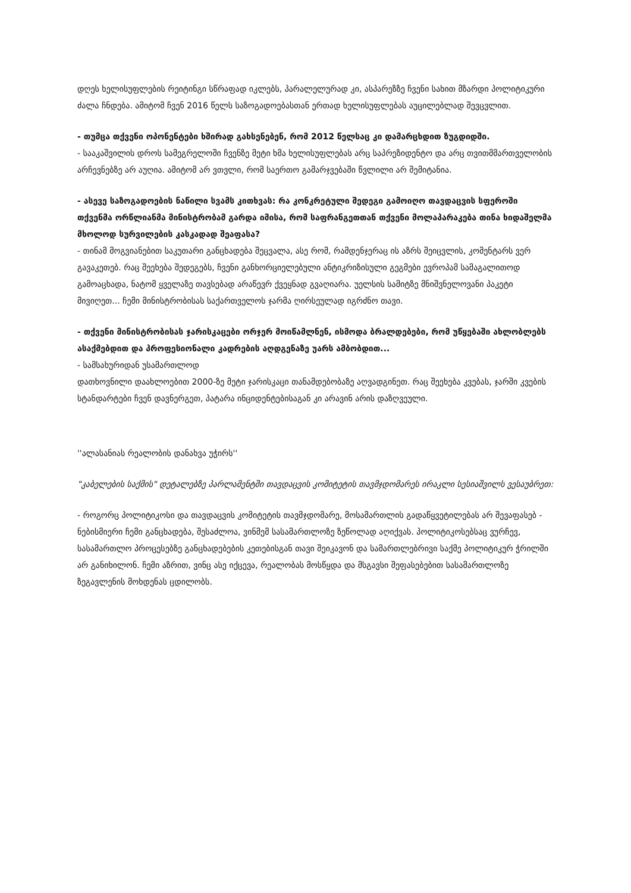დღეს ხელისუფლების რეიტინგი სწრაფად იკლებს, პარალელურად კი, ასპარეზზე ჩვენი სახით მზარდი პოლიტიკური ძალა ჩნდება. ამიტომ ჩვენ 2016 წელს საზოგადოებასთან ერთად ხელისუფლებას აუცილებლად შევცვლით.
- თუმცა თქვენი ოპონენტები ხშირად გახსენებენ, რომ 2012 წელსაც კი დამარცხდით ზუგდიდში.
- სააკაშვილის დროს სამეგრელოში ჩვენზე მეტი ხმა ხელისუფლებას არც საპრეზიდენტო და არც თვითმმართველობის არჩევნებზე არ აუღია. ამიტომ არ ვთვლი, რომ საერთო გამარჯვებაში წვლილი არ შემიტანია.
- ასევე საზოგადოების ნაწილი სვამს კითხვას: რა კონკრეტული შედეგი გამოიღო თავდაცვის სფეროში თქვენმა ორწლიანმა მინისტრობამ გარდა იმისა, რომ საფრანგეთთან თქვენი მოლაპარაკება თინა ხიდაშელმა მხოლოდ სურვილების კასკადად შეაფასა?
- თინამ მოგვიანებით საკუთარი განცხადება შეცვალა, ასე რომ, რამდენჯერაც ის აზრს შეიცვლის, კომენტარს ვერ გავაკეთებ. რაც შეეხება შედეგებს, ჩვენი განხორციელებული ანტიკრიზისული გეგმები ევროპამ სამაგალითოდ გამოაცხადა, ნატომ ყველაზე თავსებად არაწევრ ქვეყნად გვაღიარა. უელსის სამიტზე მნიშვნელოვანი პაკეტი მივიღეთ... ჩემი მინისტრობისას საქართველოს ჯარმა ღირსეულად იგრძნო თავი.
- თქვენი მინისტრობისას ჯარისკაცები ორჯერ მოიწამლნენ, ისმოდა ბრალდებები, რომ უწყებაში ახლობლებს ასაქმებდით და პროფესიონალი კადრების აღდგენაზე უარს ამბობდით...
- სამსახურიდან უსამართლოდ
დათხოვნილი დაახლოებით 2000-ზე მეტი ჯარისკაცი თანამდებობაზე აღვადგინეთ. რაც შეეხება კვებას, ჯარში კვების სტანდარტები ჩვენ დავნერგეთ, პატარა ინციდენტებისაგან კი არავინ არის დაზღვეული.
''ალასანიას რეალობის დანახვა უჭირს''
"კაბელების საქმის" დეტალებზე პარლამენტში თავდაცვის კომიტეტის თავმჯდომარეს ირაკლი სესიაშვილს ვესაუბრეთ:
- როგორც პოლიტიკოსი და თავდაცვის კომიტეტის თავმჯდომარე, მოსამართლის გადაწყვეტილებას არ შევაფასებ - ნებისმიერი ჩემი განცხადება, შესაძლოა, ვინმემ სასამართლოზე ზეწოლად აღიქვას. პოლიტიკოსებსაც ვურჩევ, სასამართლო პროცესებზე განცხადებების კეთებისგან თავი შეიკავონ და სამართლებრივი საქმე პოლიტიკურ ჭრილში არ განიხილონ. ჩემი აზრით, ვინც ასე იქცევა, რეალობას მოსწყდა და მსგავსი შეფასებებით სასამართლოზე ზეგავლენის მოხდენას ცდილობს.